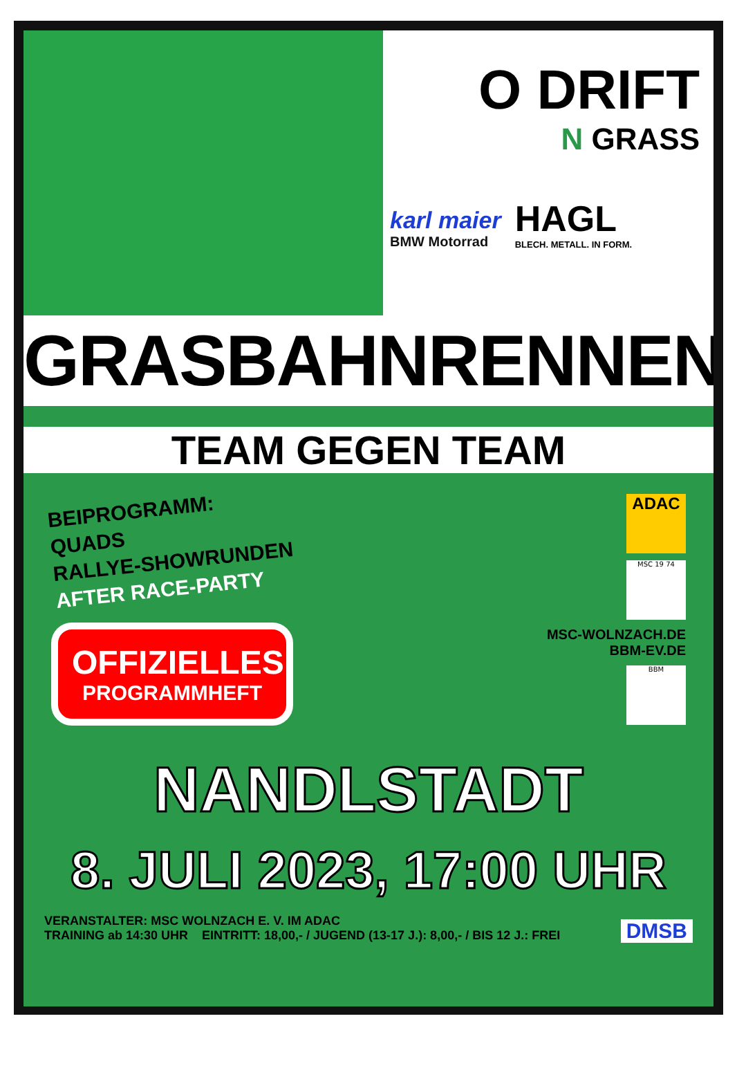O DRIFT
N GRASS
karl maier
BMW Motorrad
HAGL
BLECH. METALL. IN FORM.
GRASBAHNRENNEN
TEAM GEGEN TEAM
BEIPROGRAMM:
QUADS
RALLYE-SHOWRUNDEN
AFTER RACE-PARTY
OFFIZIELLES
PROGRAMMHEFT
ADAC
MSC 19 74
MSC-WOLNZACH.DE
BBM-EV.DE
BBM
NANDLSTADT
8. JULI 2023, 17:00 UHR
VERANSTALTER: MSC WOLNZACH E. V. IM ADAC
TRAINING ab 14:30 UHR EINTRITT: 18,00,- / JUGEND (13-17 J.): 8,00,- / BIS 12 J.: FREI
DMSB